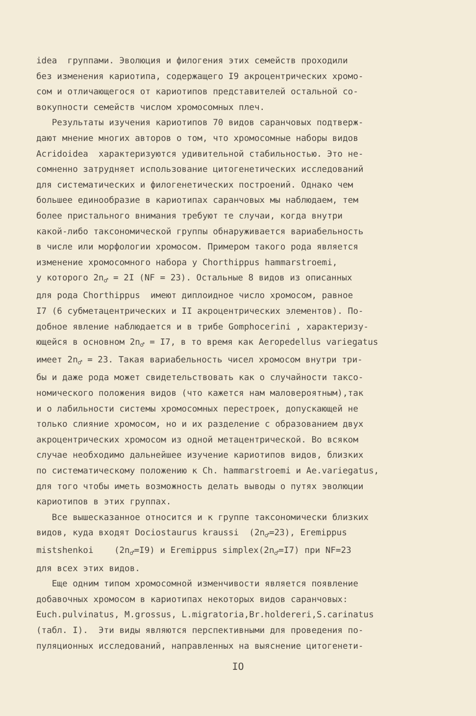idea группами. Эволюция и филогения этих семейств проходили без изменения кариотипа, содержащего I9 акроцентрических хромо- сом и отличающегося от кариотипов представителей остальной со- вокупности семейств числом хромосомных плеч. Результаты изучения кариотипов 70 видов саранчовых подтверж- дают мнение многих авторов о том, что хромосомные наборы видов Acridoidea характеризуются удивительной стабильностью. Это не- сомненно затрудняет использование цитогенетических исследований для систематических и филогенетических построений. Однако чем большее единообразие в кариотипах саранчовых мы наблюдаем, тем более пристального внимания требуют те случаи, когда внутри какой-либо таксономической группы обнаруживается вариабельность в числе или морфологии хромосом. Примером такого рода является изменение хромосомного набора у Chorthippus hammarstroemi, у которого 2n<sub>♂</sub> = 2I (NF = 23). Остальные 8 видов из описанных для рода Chorthippus имеют диплоидное число хромосом, равное I7 (6 субметацентрических и II акроцентрических элементов). По- добное явление наблюдается и в трибе Gomphocerini , характеризу- ющейся в основном 2n<sub>♂</sub> = I7, в то время как Aeropedellus variegatus имеет 2n<sub>♂</sub> = 23. Такая вариабельность чисел хромосом внутри три- бы и даже рода может свидетельствовать как о случайности таксо- номического положения видов (что кажется нам маловероятным),так и о лабильности системы хромосомных перестроек, допускающей не только слияние хромосом, но и их разделение с образованием двух акроцентрических хромосом из одной метацентрической. Во всяком случае необходимо дальнейшее изучение кариотипов видов, близких по систематическому положению к Ch. hammarstroemi и Ae.variegatus, для того чтобы иметь возможность делать выводы о путях эволюции кариотипов в этих группах. Все вышесказанное относится и к группе таксономически близких видов, куда входят Dociostaurus kraussi (2n<sub>♂</sub>=23), Eremippus mistshenkoi (2n<sub>♂</sub>=I9) и Eremippus simplex(2n<sub>♂</sub>=I7) при NF=23 для всех этих видов. Еще одним типом хромосомной изменчивости является появление добавочных хромосом в кариотипах некоторых видов саранчовых: Euch.pulvinatus, M.grossus, L.migratoria,Br.holdereri,S.carinatus (табл. I). Эти виды являются перспективными для проведения по- пуляционных исследований, направленных на выяснение цитогенети-
IO